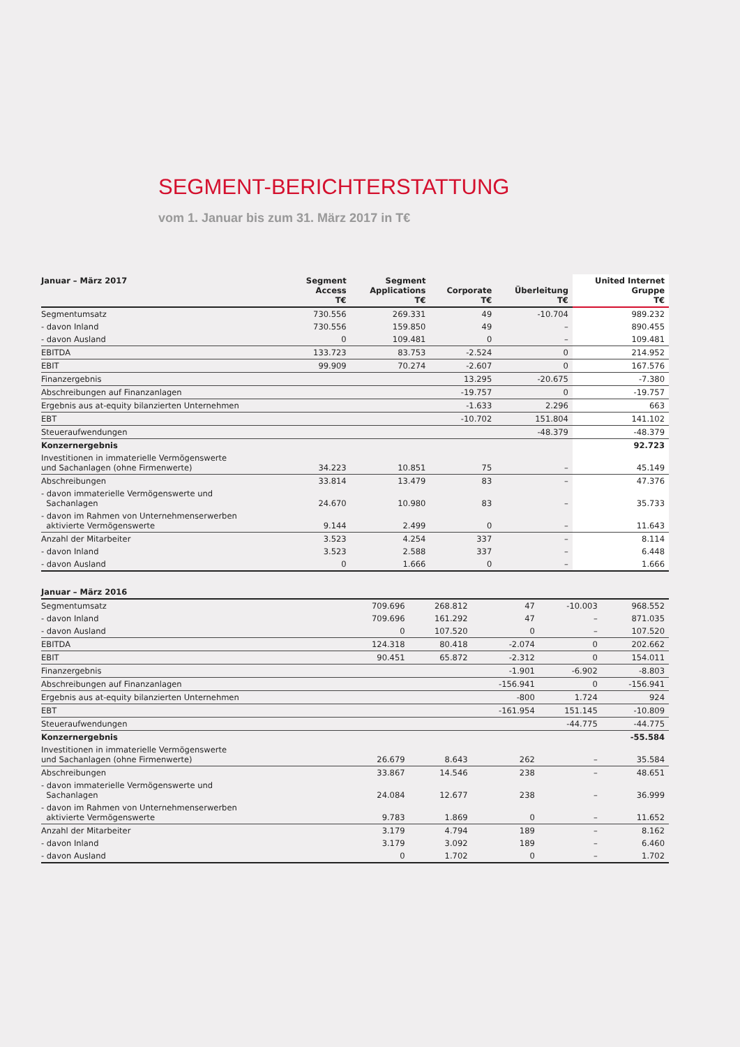SEGMENT-BERICHTERSTATTUNG
vom 1. Januar bis zum 31. März 2017 in T€
| Januar – März 2017 | Segment Access T€ | Segment Applications T€ | Corporate T€ | Überleitung T€ | United Internet Gruppe T€ |
| --- | --- | --- | --- | --- | --- |
| Segmentumsatz | 730.556 | 269.331 | 49 | -10.704 | 989.232 |
| - davon Inland | 730.556 | 159.850 | 49 | – | 890.455 |
| - davon Ausland | 0 | 109.481 | 0 | – | 109.481 |
| EBITDA | 133.723 | 83.753 | -2.524 | 0 | 214.952 |
| EBIT | 99.909 | 70.274 | -2.607 | 0 | 167.576 |
| Finanzergebnis | | | 13.295 | -20.675 | -7.380 |
| Abschreibungen auf Finanzanlagen | | | -19.757 | 0 | -19.757 |
| Ergebnis aus at-equity bilanzierten Unternehmen | | | -1.633 | 2.296 | 663 |
| EBT | | | -10.702 | 151.804 | 141.102 |
| Steueraufwendungen | | | | -48.379 | -48.379 |
| Konzernergebnis | | | | | 92.723 |
| Investitionen in immaterielle Vermögenswerte und Sachanlagen (ohne Firmenwerte) | 34.223 | 10.851 | 75 | – | 45.149 |
| Abschreibungen | 33.814 | 13.479 | 83 | – | 47.376 |
| - davon immaterielle Vermögenswerte und Sachanlagen | 24.670 | 10.980 | 83 | – | 35.733 |
| - davon im Rahmen von Unternehmenserwerben aktivierte Vermögenswerte | 9.144 | 2.499 | 0 | – | 11.643 |
| Anzahl der Mitarbeiter | 3.523 | 4.254 | 337 | – | 8.114 |
| - davon Inland | 3.523 | 2.588 | 337 | – | 6.448 |
| - davon Ausland | 0 | 1.666 | 0 | – | 1.666 |
| Januar – März 2016 | | | | | |
| --- | --- | --- | --- | --- | --- |
| Segmentumsatz | 709.696 | 268.812 | 47 | -10.003 | 968.552 |
| - davon Inland | 709.696 | 161.292 | 47 | – | 871.035 |
| - davon Ausland | 0 | 107.520 | 0 | – | 107.520 |
| EBITDA | 124.318 | 80.418 | -2.074 | 0 | 202.662 |
| EBIT | 90.451 | 65.872 | -2.312 | 0 | 154.011 |
| Finanzergebnis | | | -1.901 | -6.902 | -8.803 |
| Abschreibungen auf Finanzanlagen | | | -156.941 | 0 | -156.941 |
| Ergebnis aus at-equity bilanzierten Unternehmen | | | -800 | 1.724 | 924 |
| EBT | | | -161.954 | 151.145 | -10.809 |
| Steueraufwendungen | | | | -44.775 | -44.775 |
| Konzernergebnis | | | | | -55.584 |
| Investitionen in immaterielle Vermögenswerte und Sachanlagen (ohne Firmenwerte) | 26.679 | 8.643 | 262 | – | 35.584 |
| Abschreibungen | 33.867 | 14.546 | 238 | – | 48.651 |
| - davon immaterielle Vermögenswerte und Sachanlagen | 24.084 | 12.677 | 238 | – | 36.999 |
| - davon im Rahmen von Unternehmenserwerben aktivierte Vermögenswerte | 9.783 | 1.869 | 0 | – | 11.652 |
| Anzahl der Mitarbeiter | 3.179 | 4.794 | 189 | – | 8.162 |
| - davon Inland | 3.179 | 3.092 | 189 | – | 6.460 |
| - davon Ausland | 0 | 1.702 | 0 | – | 1.702 |